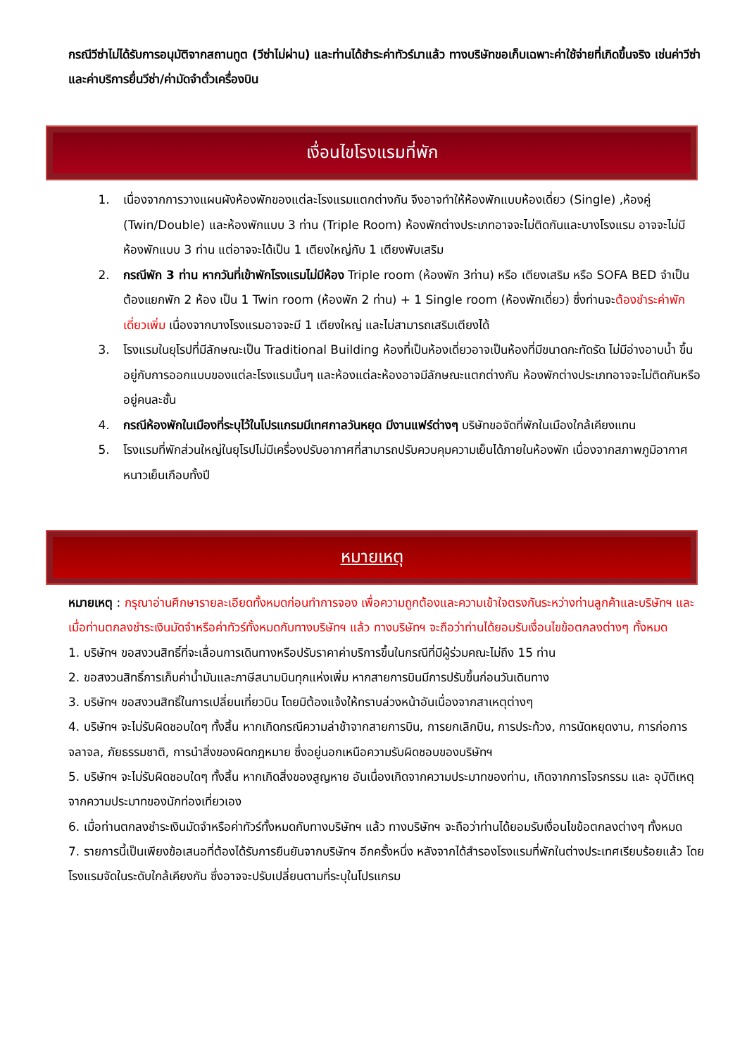กรณีวีซ่าไม่ได้รับการอนุมัติจากสถานทูต (วีซ่าไม่ผ่าน) และท่านได้ชำระค่าทัวร์มาแล้ว ทางบริษัทขอเก็บเฉพาะค่าใช้จ่ายที่เกิดขึ้นจริง เช่นค่าวีซ่าและค่าบริการยื่นวีซ่า/ค่ามัดจำตั๋วเครื่องบิน
เงื่อนไขโรงแรมที่พัก
1. เนื่องจากการวางแผนผังห้องพักของแต่ละโรงแรมแตกต่างกัน จึงอาจทำให้ห้องพักแบบห้องเดี่ยว (Single) ,ห้องคู่ (Twin/Double) และห้องพักแบบ 3 ท่าน (Triple Room) ห้องพักต่างประเภทอาจจะไม่ติดกันและบางโรงแรม อาจจะไม่มีห้องพักแบบ 3 ท่าน แต่อาจจะได้เป็น 1 เตียงใหญ่กับ 1 เตียงพับเสริม
2. กรณีพัก 3 ท่าน หากวันที่เข้าพักโรงแรมไม่มีห้อง Triple room (ห้องพัก 3ท่าน) หรือ เตียงเสริม หรือ SOFA BED จำเป็นต้องแยกพัก 2 ห้อง เป็น 1 Twin room (ห้องพัก 2 ท่าน) + 1 Single room (ห้องพักเดี่ยว) ซึ่งท่านจะต้องชำระค่าพักเดี่ยวเพิ่ม เนื่องจากบางโรงแรมอาจจะมี 1 เตียงใหญ่ และไม่สามารถเสริมเตียงได้
3. โรงแรมในยุโรปที่มีลักษณะเป็น Traditional Building ห้องที่เป็นห้องเดี่ยวอาจเป็นห้องที่มีขนาดกะทัดรัด ไม่มีอ่างอาบน้ำ ขึ้นอยู่กับการออกแบบของแต่ละโรงแรมนั้นๆ และห้องแต่ละห้องอาจมีลักษณะแตกต่างกัน ห้องพักต่างประเภทอาจจะไม่ติดกันหรืออยู่คนละชั้น
4. กรณีห้องพักในเมืองที่ระบุไว้ในโปรแกรมมีเทศกาลวันหยุด มีงานแฟร์ต่างๆ บริษัทขอจัดที่พักในเมืองใกล้เคียงแทน
5. โรงแรมที่พักส่วนใหญ่ในยุโรปไม่มีเครื่องปรับอากาศที่สามารถปรับควบคุมความเย็นได้ภายในห้องพัก เนื่องจากสภาพภูมิอากาศหนาวเย็นเกือบทั้งปี
หมายเหตุ
หมายเหตุ : กรุณาอ่านศึกษารายละเอียดทั้งหมดก่อนทำการจอง เพื่อความถูกต้องและความเข้าใจตรงกันระหว่างท่านลูกค้าและบริษัทฯ และเมื่อท่านตกลงชำระเงินมัดจำหรือค่าทัวร์ทั้งหมดกับทางบริษัทฯ แล้ว ทางบริษัทฯ จะถือว่าท่านได้ยอมรับเงื่อนไขข้อตกลงต่างๆ ทั้งหมด
1. บริษัทฯ ขอสงวนสิทธิ์ที่จะเลื่อนการเดินทางหรือปรับราคาค่าบริการขึ้นในกรณีที่มีผู้ร่วมคณะไม่ถึง 15 ท่าน
2. ขอสงวนสิทธิ์การเก็บค่าน้ำมันและภาษีสนามบินทุกแห่งเพิ่ม หากสายการบินมีการปรับขึ้นก่อนวันเดินทาง
3. บริษัทฯ ขอสงวนสิทธิ์ในการเปลี่ยนเที่ยวบิน โดยมิต้องแจ้งให้ทราบล่วงหน้าอันเนื่องจากสาเหตุต่างๆ
4. บริษัทฯ จะไม่รับผิดชอบใดๆ ทั้งสิ้น หากเกิดกรณีความล่าช้าจากสายการบิน, การยกเลิกบิน, การประท้วง, การนัดหยุดงาน, การก่อการจลาจล, ภัยธรรมชาติ, การนำสิ่งของผิดกฎหมาย ซึ่งอยู่นอกเหนือความรับผิดชอบของบริษัทฯ
5. บริษัทฯ จะไม่รับผิดชอบใดๆ ทั้งสิ้น หากเกิดสิ่งของสูญหาย อันเนื่องเกิดจากความประมาทของท่าน, เกิดจากการโจรกรรม และ อุบัติเหตุจากความประมาทของนักท่องเที่ยวเอง
6. เมื่อท่านตกลงชำระเงินมัดจำหรือค่าทัวร์ทั้งหมดกับทางบริษัทฯ แล้ว ทางบริษัทฯ จะถือว่าท่านได้ยอมรับเงื่อนไขข้อตกลงต่างๆ ทั้งหมด
7. รายการนี้เป็นเพียงข้อเสนอที่ต้องได้รับการยืนยันจากบริษัทฯ อีกครั้งหนึ่ง หลังจากได้สำรองโรงแรมที่พักในต่างประเทศเรียบร้อยแล้ว โดยโรงแรมจัดในระดับใกล้เคียงกัน ซึ่งอาจจะปรับเปลี่ยนตามที่ระบุในโปรแกรม